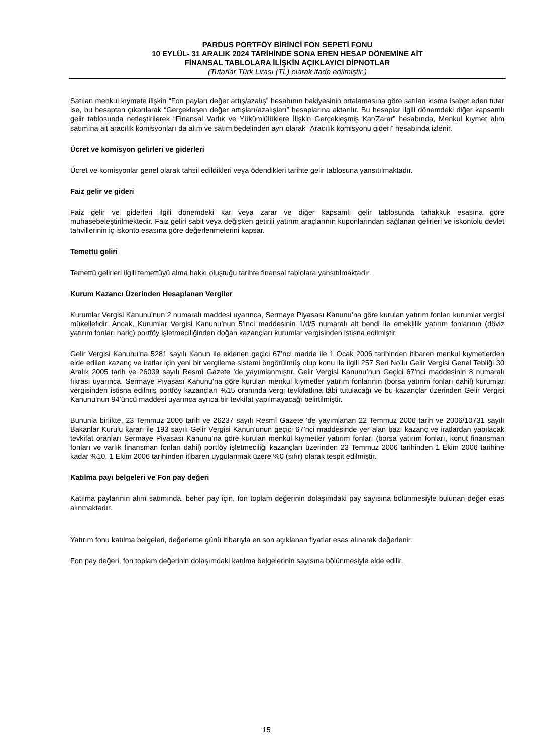PARDUS PORTFÖY BİRİNCİ FON SEPETİ FONU
10 EYLÜL- 31 ARALIK 2024 TARİHİNDE SONA EREN HESAP DÖNEMİNE AİT
FİNANSAL TABLOLARA İLİŞKİN AÇIKLAYICI DİPNOTLAR
(Tutarlar Türk Lirası (TL) olarak ifade edilmiştir.)
Satılan menkul kıymete ilişkin “Fon payları değer artış/azalış” hesabının bakiyesinin ortalamasına göre satılan kısma isabet eden tutar ise, bu hesaptan çıkarılarak “Gerçekleşen değer artışları/azalışları” hesaplarına aktarılır. Bu hesaplar ilgili dönemdeki diğer kapsamlı gelir tablosunda netleştirilerek “Finansal Varlık ve Yükümlülüklere İlişkin Gerçekleşmiş Kar/Zarar” hesabında, Menkul kıymet alım satımına ait aracılık komisyonları da alım ve satım bedelinden ayrı olarak “Aracılık komisyonu gideri” hesabında izlenir.
Ücret ve komisyon gelirleri ve giderleri
Ücret ve komisyonlar genel olarak tahsil edildikleri veya ödendikleri tarihte gelir tablosuna yansıtılmaktadır.
Faiz gelir ve gideri
Faiz gelir ve giderleri ilgili dönemdeki kar veya zarar ve diğer kapsamlı gelir tablosunda tahakkuk esasına göre muhasebeleştirilmektedir. Faiz geliri sabit veya değişken getirili yatırım araçlarının kuponlarından sağlanan gelirleri ve iskontolu devlet tahvillerinin iç iskonto esasına göre değerlenmelerini kapsar.
Temettü geliri
Temettü gelirleri ilgili temettüyü alma hakkı oluştuğu tarihte finansal tablolara yansıtılmaktadır.
Kurum Kazancı Üzerinden Hesaplanan Vergiler
Kurumlar Vergisi Kanunu’nun 2 numaralı maddesi uyarınca, Sermaye Piyasası Kanunu’na göre kurulan yatırım fonları kurumlar vergisi mükellefidir. Ancak, Kurumlar Vergisi Kanunu’nun 5’inci maddesinin 1/d/5 numaralı alt bendi ile emeklilik yatırım fonlarının (döviz yatırım fonları hariç) portföy işletmeciliğinden doğan kazançları kurumlar vergisinden istisna edilmiştir.
Gelir Vergisi Kanunu’na 5281 sayılı Kanun ile eklenen geçici 67’nci madde ile 1 Ocak 2006 tarihinden itibaren menkul kıymetlerden elde edilen kazanç ve iratlar için yeni bir vergileme sistemi öngörülmüş olup konu ile ilgili 257 Seri No’lu Gelir Vergisi Genel Tebliği 30 Aralık 2005 tarih ve 26039 sayılı Resmî Gazete ’de yayımlanmıştır. Gelir Vergisi Kanunu’nun Geçici 67’nci maddesinin 8 numaralı fıkrası uyarınca, Sermaye Piyasası Kanunu’na göre kurulan menkul kıymetler yatırım fonlarının (borsa yatırım fonları dahil) kurumlar vergisinden istisna edilmiş portföy kazançları %15 oranında vergi tevkifatlına tâbi tutulacağı ve bu kazançlar üzerinden Gelir Vergisi Kanunu’nun 94’üncü maddesi uyarınca ayrıca bir tevkifat yapılmayacağı belirtilmiştir.
Bununla birlikte, 23 Temmuz 2006 tarih ve 26237 sayılı Resmî Gazete ‘de yayımlanan 22 Temmuz 2006 tarih ve 2006/10731 sayılı Bakanlar Kurulu kararı ile 193 sayılı Gelir Vergisi Kanun’unun geçici 67’nci maddesinde yer alan bazı kazanç ve iratlardan yapılacak tevkifat oranları Sermaye Piyasası Kanunu’na göre kurulan menkul kıymetler yatırım fonları (borsa yatırım fonları, konut finansman fonları ve varlık finansman fonları dahil) portföy işletmeciliği kazançları üzerinden 23 Temmuz 2006 tarihinden 1 Ekim 2006 tarihine kadar %10, 1 Ekim 2006 tarihinden itibaren uygulanmak üzere %0 (sıfır) olarak tespit edilmiştir.
Katılma payı belgeleri ve Fon pay değeri
Katılma paylarının alım satımında, beher pay için, fon toplam değerinin dolaşımdaki pay sayısına bölünmesiyle bulunan değer esas alınmaktadır.
Yatırım fonu katılma belgeleri, değerleme günü itibarıyla en son açıklanan fiyatlar esas alınarak değerlenir.
Fon pay değeri, fon toplam değerinin dolaşımdaki katılma belgelerinin sayısına bölünmesiyle elde edilir.
15